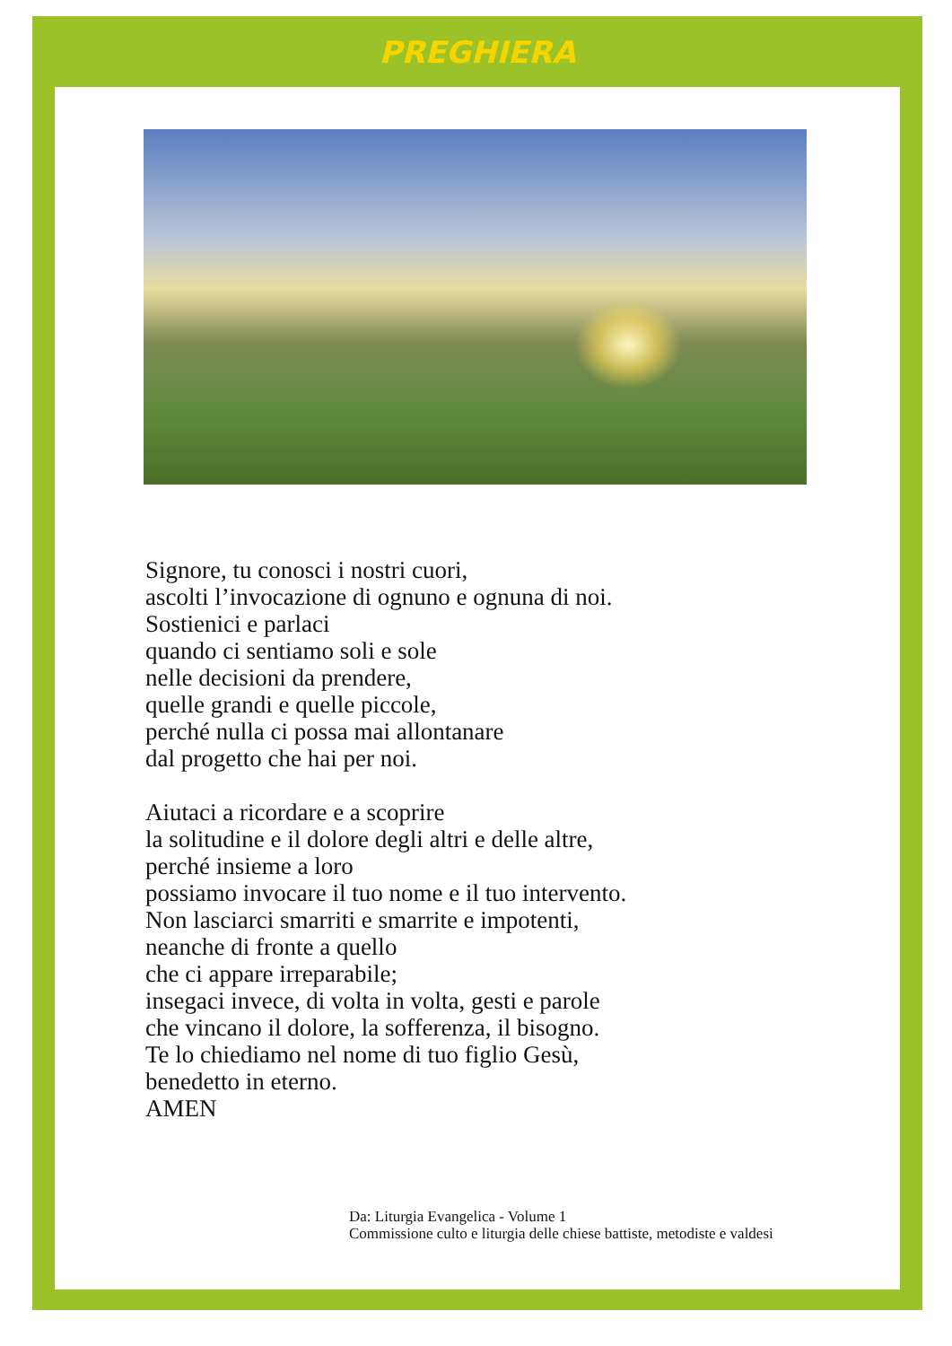PREGHIERA
Signore, tu conosci i nostri cuori,
ascolti l’invocazione di ognuno e ognuna di noi.
Sostienici e parlaci
quando ci sentiamo soli e sole
nelle decisioni da prendere,
quelle grandi e quelle piccole,
perché nulla ci possa mai allontanare
dal progetto che hai per noi.
Aiutaci a ricordare e a scoprire
la solitudine e il dolore degli altri e delle altre,
perché insieme a loro
possiamo invocare il tuo nome e il tuo intervento.
Non lasciarci smarriti e smarrite e impotenti,
neanche di fronte a quello
che ci appare irreparabile;
insegaci invece, di volta in volta, gesti e parole
che vincano il dolore, la sofferenza, il bisogno.
Te lo chiediamo nel nome di tuo figlio Gesù,
benedetto in eterno.
AMEN
Da: Liturgia Evangelica - Volume 1
Commissione culto e liturgia delle chiese battiste, metodiste e valdesi